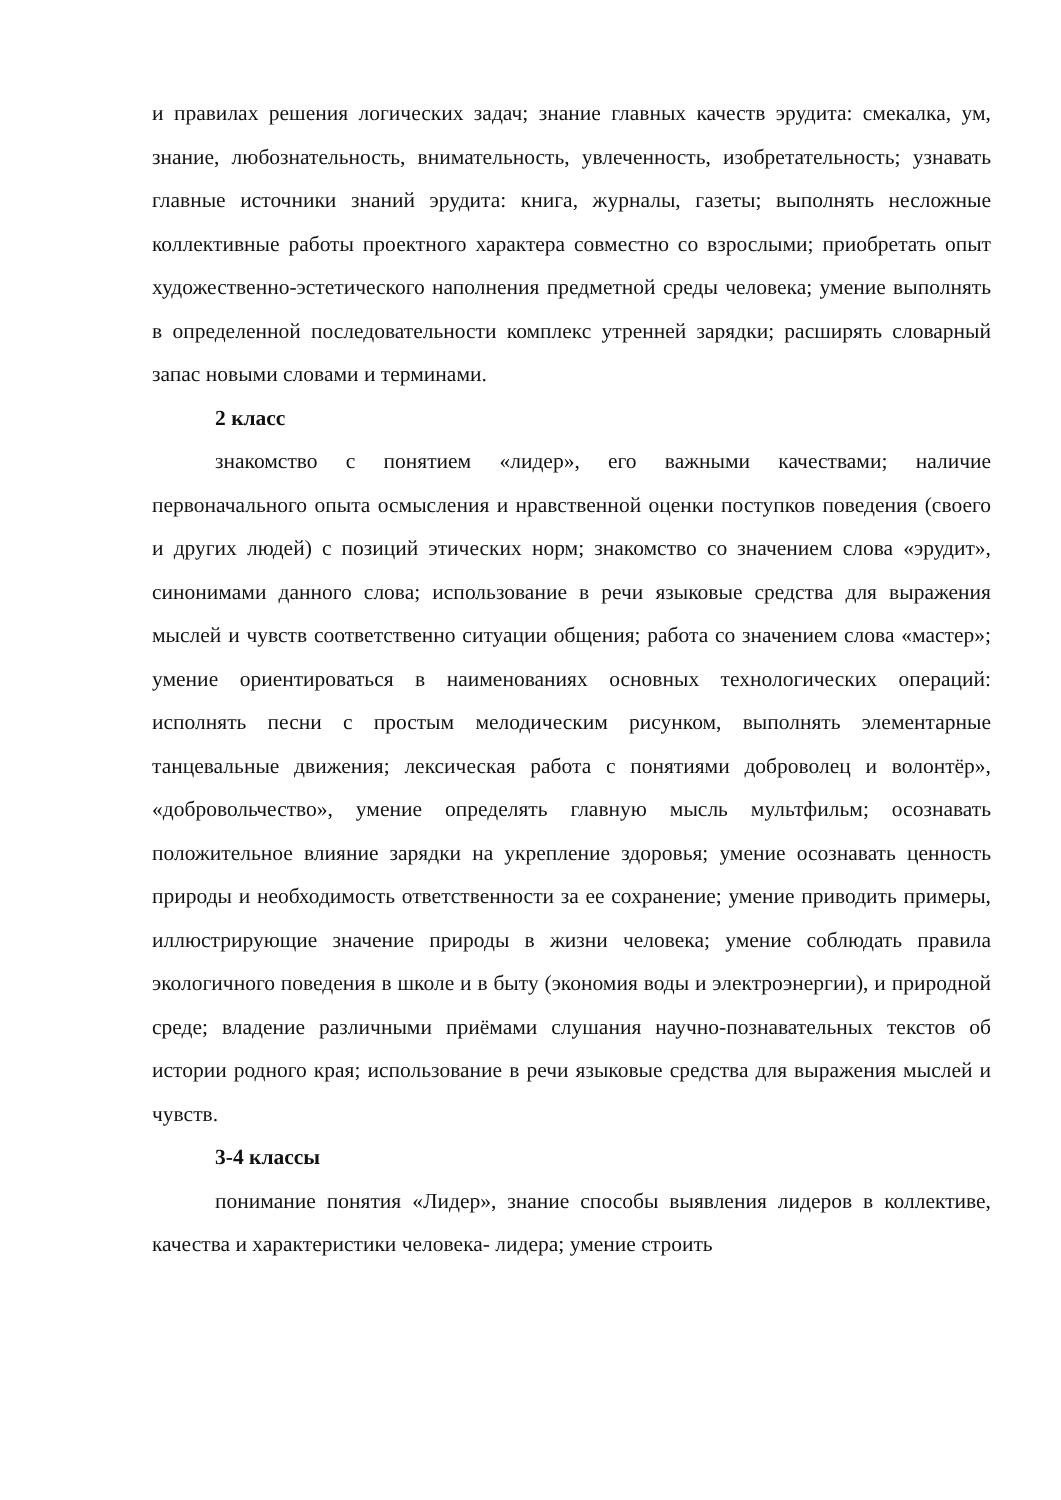и правилах решения логических задач; знание главных качеств эрудита: смекалка, ум, знание, любознательность, внимательность, увлеченность, изобретательность; узнавать главные источники знаний эрудита: книга, журналы, газеты; выполнять несложные коллективные работы проектного характера совместно со взрослыми; приобретать опыт художественно-эстетического наполнения предметной среды человека; умение выполнять в определенной последовательности комплекс утренней зарядки; расширять словарный запас новыми словами и терминами.
2 класс
знакомство с понятием «лидер», его важными качествами; наличие первоначального опыта осмысления и нравственной оценки поступков поведения (своего и других людей) с позиций этических норм; знакомство со значением слова «эрудит», синонимами данного слова; использование в речи языковые средства для выражения мыслей и чувств соответственно ситуации общения; работа со значением слова «мастер»; умение ориентироваться в наименованиях основных технологических операций: исполнять песни с простым мелодическим рисунком, выполнять элементарные танцевальные движения; лексическая работа с понятиями доброволец и волонтёр», «добровольчество», умение определять главную мысль мультфильм; осознавать положительное влияние зарядки на укрепление здоровья; умение осознавать ценность природы и необходимость ответственности за ее сохранение; умение приводить примеры, иллюстрирующие значение природы в жизни человека; умение соблюдать правила экологичного поведения в школе и в быту (экономия воды и электроэнергии), и природной среде; владение различными приёмами слушания научно-познавательных текстов об истории родного края; использование в речи языковые средства для выражения мыслей и чувств.
3-4 классы
понимание понятия «Лидер», знание способы выявления лидеров в коллективе, качества и характеристики человека- лидера; умение строить